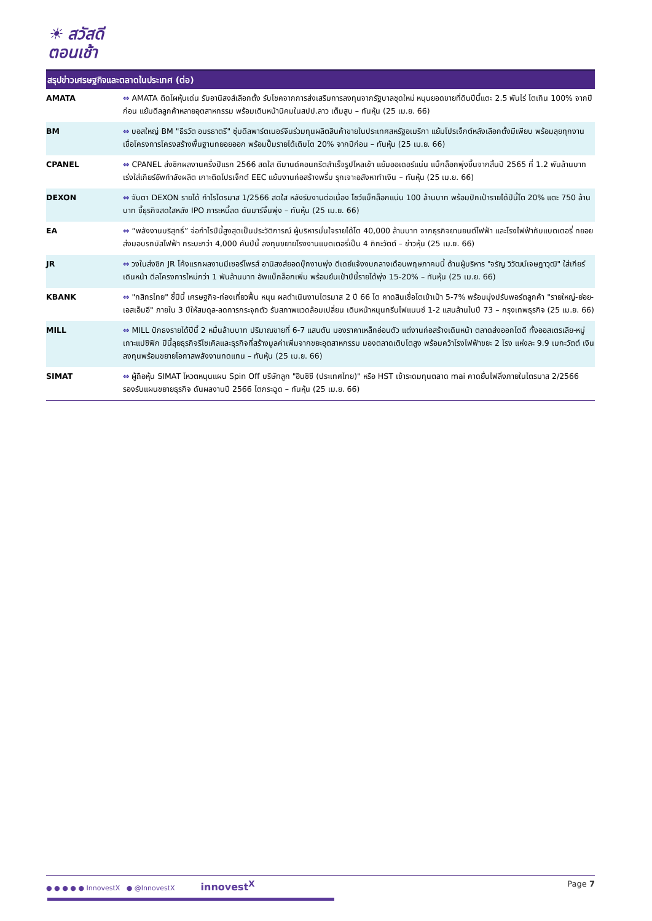☀ สวัสดี
ตอนเช้า
สรุปข่าวเศรษฐกิจและตลาดในประเทศ (ต่อ)
| AMATA | ⇔ AMATA ติดโผหุ้นเด่น รับอานิสงส์เลือกตั้ง รับโชคจากการส่งเสริมการลงทุนจากรัฐบาลชุดใหม่ หนุนยอดขายที่ดินปีนี้แตะ 2.5 พันไร่ โตเกิน 100% จากปีก่อน แย้มดีลลูกค้าหลายอุตสาหกรรม พร้อมเดินหน้านิคมในสปป.ลาว เต็มสูบ – ทันหุ้น (25 เม.ย. 66) |
| BM | ⇔ บอสใหญ่ BM "ธีรวัต อมรธาตรี" ซุ่มดีลพาร์ตเนอร์จีนร่วมทุนผลิตสินค้าขายในประเทศสหรัฐอเมริกา แย้มโปรเจ็กต์หลังเลือกตั้งมีเพียบ พร้อมลุยทุกงาน เชื่อโครงการโครงสร้างพื้นฐานทยอยออก พร้อมปั๊มรายได้เติบโต 20% จากปีก่อน – ทันหุ้น (25 เม.ย. 66) |
| CPANEL | ⇔ CPANEL ส่งซิกผลงานครึ่งปีแรก 2566 สดใส ดีมานด์คอนกรีตสำเร็จรูปไหลเข้า แย้มออเดอร์แน่น แบ็กล็อกพุ่งขึ้นจากสิ้นปี 2565 ที่ 1.2 พันล้านบาท เร่งใส่เกียร์อัพกำลังผลิต เกาะติดโปรเจ็กต์ EEC แย้มงานก่อสร้างพรึ่บ รุกเจาะอสังหาทำเงิน – ทันหุ้น (25 เม.ย. 66) |
| DEXON | ⇔ จับตา DEXON รายได้ กำไรไตรมาส 1/2566 สดใส หลังรับงานต่อเนื่อง โชว์แบ็กล็อกแน่น 100 ล้านบาท พร้อมปักเป้ารายได้ปีนี้โต 20% แตะ 750 ล้านบาท ชี้ธุรกิจสดใสหลัง IPO ภาระหนี้ลด ดันมาร์จิ้นพุ่ง – ทันหุ้น (25 เม.ย. 66) |
| EA | ⇔ “พลังงานบริสุทธิ์” จ่อกำไรปีนี้สูงสุดเป็นประวัติการณ์ ผู้บริหารมั่นใจรายได้โต 40,000 ล้านบาท จากธุรกิจยานยนต์ไฟฟ้า และโรงไฟฟ้ากับแบตเตอรี่ ทยอยส่งมอบรถบัสไฟฟ้า กระบะกว่า 4,000 คันปีนี้ ลงทุนขยายโรงงานแบตเตอรี่เป็น 4 กิกะวัตต์ – ข่าวหุ้น (25 เม.ย. 66) |
| JR | ⇔ วงในส่งซิก JR โค้งแรกผลงานมีเซอร์ไพรส์ อานิสงส์ยอดบุ๊กงานพุ่ง ดีเดย์แจ้งงบกลางเดือนพฤษภาคมนี้ ด้านผู้บริหาร "จรัญ วิวัฒน์เจษฎาวุฒิ" ใส่เกียร์เดินหน้า ดีลโครงการใหม่กว่า 1 พันล้านบาท อัพแบ็กล็อกเพิ่ม พร้อมยืนเป้าปีนี้รายได้พุ่ง 15-20% – ทันหุ้น (25 เม.ย. 66) |
| KBANK | ⇔ "กสิกรไทย" ชี้ปีนี้ เศรษฐกิจ-ท่องเที่ยวฟื้น หนุน ผลดำเนินงานไตรมาส 2 ปี 66 โต คาดสินเชื่อโตเข้าเป้า 5-7% พร้อมมุ่งปรับพอร์ตลูกค้า "รายใหญ่-ย่อย-เอสเอ็มอี" ภายใน 3 ปีให้สมดุล-ลดการกระจุกตัว รับสภาพแวดล้อมเปลี่ยน เดินหน้าหนุนกรีนไฟแนนซ์ 1-2 แสนล้านในปี 73 – กรุงเทพธุรกิจ (25 เม.ย. 66) |
| MILL | ⇔ MILL ปักธงรายได้ปีนี้ 2 หมื่นล้านบาท ปริมาณขายที่ 6-7 แสนตัน มองราคาเหล็กอ่อนตัว แต่งานก่อสร้างเดินหน้า ตลาดส่งออกโตดี ทั้งออสเตรเลีย-หมู่เกาะแปซิฟิก ปีนี้ลุยธุรกิจรีไซเคิลและธุรกิจที่สร้างมูลค่าเพิ่มจากขยะอุตสาหกรรม มองตลาดเติบโตสูง พร้อมคว้าโรงไฟฟ้าขยะ 2 โรง แห่งละ 9.9 เมกะวัตต์ เงินลงทุนพร้อมขยายโอกาสพลังงานทดแทน – ทันหุ้น (25 เม.ย. 66) |
| SIMAT | ⇔ ผู้ถือหุ้น SIMAT โหวตหนุนแผน Spin Off บริษัทลูก "ฮินซิซี (ประเทศไทย)" หรือ HST เข้าระดมทุนตลาด mai คาดยื่นไฟลิ่งภายในไตรมาส 2/2566 รองรับแผนขยายธุรกิจ ดันผลงานปี 2566 โตกระฉูด – ทันหุ้น (25 เม.ย. 66) |
● ● ● ● ● InnovestX ● @InnovestX innovest<sup>X</sup> Page 7